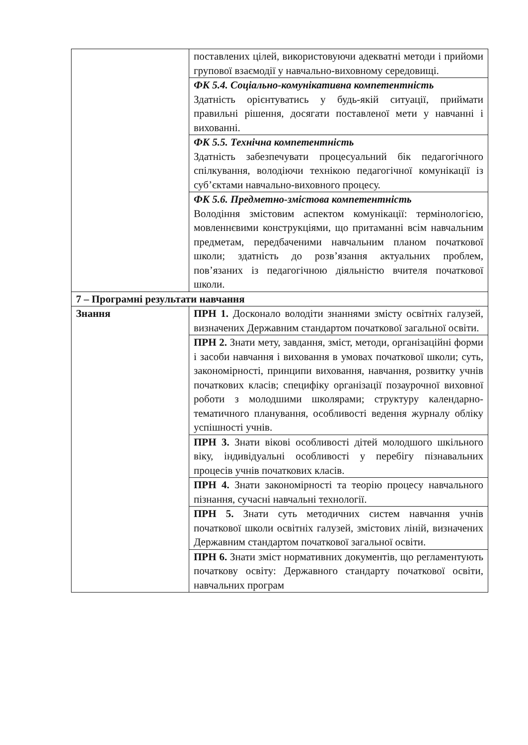| | поставлених цілей, використовуючи адекватні методи і прийоми групової взаємодії у навчально-виховному середовищі. |
| | ФК 5.4. Соціально-комунікативна компетентність Здатність орієнтуватись у будь-якій ситуації, приймати правильні рішення, досягати поставленої мети у навчанні і вихованні. |
| | ФК 5.5. Технічна компетентність Здатність забезпечувати процесуальний бік педагогічного спілкування, володіючи технікою педагогічної комунікації із суб’єктами навчально-виховного процесу. |
| | ФК 5.6. Предметно-змістова компетентність Володіння змістовим аспектом комунікації: термінологією, мовленнєвими конструкціями, що притаманні всім навчальним предметам, передбаченими навчальним планом початкової школи; здатність до розв’язання актуальних проблем, пов’язаних із педагогічною діяльністю вчителя початкової школи. |
| 7 – Програмні результати навчання | |
| Знання | ПРН 1. Досконало володіти знаннями змісту освітніх галузей, визначених Державним стандартом початкової загальної освіти. |
| | ПРН 2. Знати мету, завдання, зміст, методи, організаційні форми і засоби навчання і виховання в умовах початкової школи; суть, закономірності, принципи виховання, навчання, розвитку учнів початкових класів; специфіку організації позаурочної виховної роботи з молодшими школярами; структуру календарно-тематичного планування, особливості ведення журналу обліку успішності учнів. |
| | ПРН 3. Знати вікові особливості дітей молодшого шкільного віку, індивідуальні особливості у перебігу пізнавальних процесів учнів початкових класів. |
| | ПРН 4. Знати закономірності та теорію процесу навчального пізнання, сучасні навчальні технології. |
| | ПРН 5. Знати суть методичних систем навчання учнів початкової школи освітніх галузей, змістових ліній, визначених Державним стандартом початкової загальної освіти. |
| | ПРН 6. Знати зміст нормативних документів, що регламентують початкову освіту: Державного стандарту початкової освіти, навчальних програм |